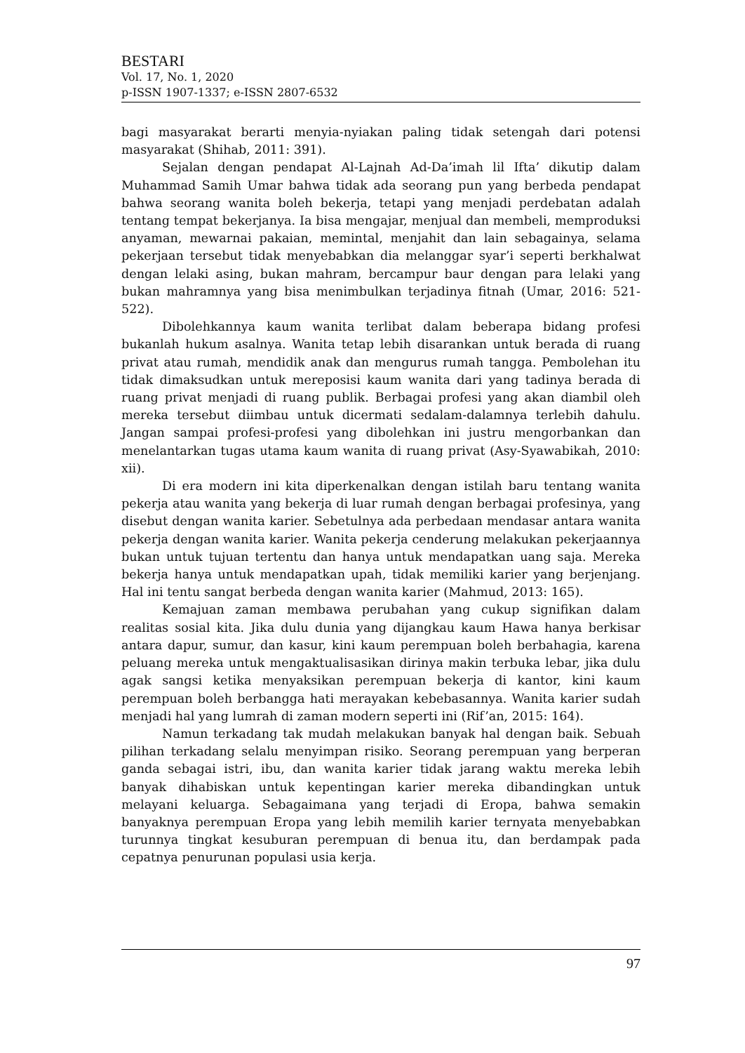BESTARI
Vol. 17, No. 1, 2020
p-ISSN 1907-1337; e-ISSN 2807-6532
bagi masyarakat berarti menyia-nyiakan paling tidak setengah dari potensi masyarakat (Shihab, 2011: 391).
Sejalan dengan pendapat Al-Lajnah Ad-Da’imah lil Ifta’ dikutip dalam Muhammad Samih Umar bahwa tidak ada seorang pun yang berbeda pendapat bahwa seorang wanita boleh bekerja, tetapi yang menjadi perdebatan adalah tentang tempat bekerjanya. Ia bisa mengajar, menjual dan membeli, memproduksi anyaman, mewarnai pakaian, memintal, menjahit dan lain sebagainya, selama pekerjaan tersebut tidak menyebabkan dia melanggar syar’i seperti berkhalwat dengan lelaki asing, bukan mahram, bercampur baur dengan para lelaki yang bukan mahramnya yang bisa menimbulkan terjadinya fitnah (Umar, 2016: 521-522).
Dibolehkannya kaum wanita terlibat dalam beberapa bidang profesi bukanlah hukum asalnya. Wanita tetap lebih disarankan untuk berada di ruang privat atau rumah, mendidik anak dan mengurus rumah tangga. Pembolehan itu tidak dimaksudkan untuk mereposisi kaum wanita dari yang tadinya berada di ruang privat menjadi di ruang publik. Berbagai profesi yang akan diambil oleh mereka tersebut diimbau untuk dicermati sedalam-dalamnya terlebih dahulu. Jangan sampai profesi-profesi yang dibolehkan ini justru mengorbankan dan menelantarkan tugas utama kaum wanita di ruang privat (Asy-Syawabikah, 2010: xii).
Di era modern ini kita diperkenalkan dengan istilah baru tentang wanita pekerja atau wanita yang bekerja di luar rumah dengan berbagai profesinya, yang disebut dengan wanita karier. Sebetulnya ada perbedaan mendasar antara wanita pekerja dengan wanita karier. Wanita pekerja cenderung melakukan pekerjaannya bukan untuk tujuan tertentu dan hanya untuk mendapatkan uang saja. Mereka bekerja hanya untuk mendapatkan upah, tidak memiliki karier yang berjenjang. Hal ini tentu sangat berbeda dengan wanita karier (Mahmud, 2013: 165).
Kemajuan zaman membawa perubahan yang cukup signifikan dalam realitas sosial kita. Jika dulu dunia yang dijangkau kaum Hawa hanya berkisar antara dapur, sumur, dan kasur, kini kaum perempuan boleh berbahagia, karena peluang mereka untuk mengaktualisasikan dirinya makin terbuka lebar, jika dulu agak sangsi ketika menyaksikan perempuan bekerja di kantor, kini kaum perempuan boleh berbangga hati merayakan kebebasannya. Wanita karier sudah menjadi hal yang lumrah di zaman modern seperti ini (Rif’an, 2015: 164).
Namun terkadang tak mudah melakukan banyak hal dengan baik. Sebuah pilihan terkadang selalu menyimpan risiko. Seorang perempuan yang berperan ganda sebagai istri, ibu, dan wanita karier tidak jarang waktu mereka lebih banyak dihabiskan untuk kepentingan karier mereka dibandingkan untuk melayani keluarga. Sebagaimana yang terjadi di Eropa, bahwa semakin banyaknya perempuan Eropa yang lebih memilih karier ternyata menyebabkan turunnya tingkat kesuburan perempuan di benua itu, dan berdampak pada cepatnya penurunan populasi usia kerja.
97